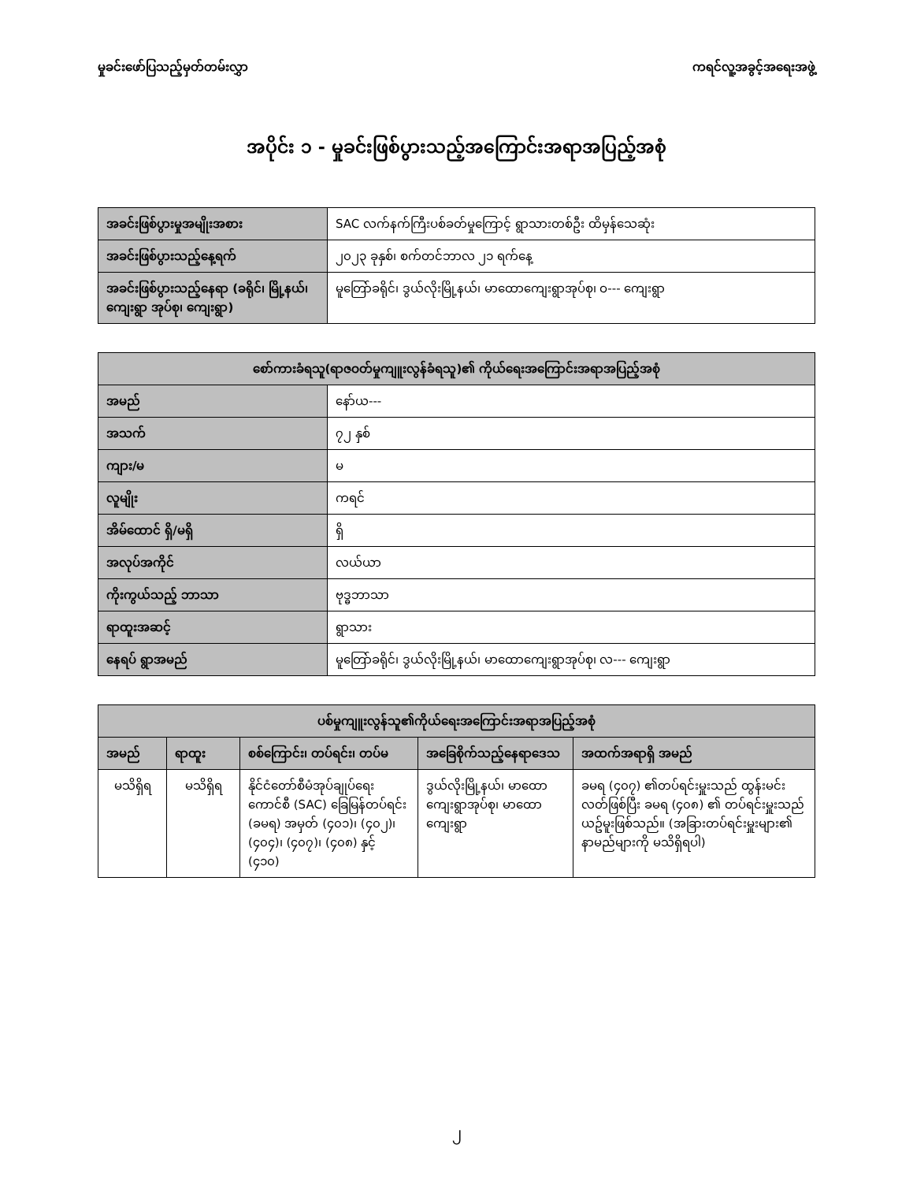မှုခင်းဖော်ပြသည့်မှတ်တမ်းလွှာ ကရင်လူ့အခွင့်အရေးအဖွဲ့
အပိုင်း ၁ - မှုခင်းဖြစ်ပွားသည့်အကြောင်းအရာအပြည့်အစုံ
| အခင်းဖြစ်ပွားမှုအမျိုးအစား | SAC လက်နက်ကြီးပစ်ခတ်မှုကြောင့် ရွာသားတစ်ဦး ထိမှန်သေဆုံး |
| အခင်းဖြစ်ပွားသည့်နေ့ရက် | ၂၀၂၃ ခုနှစ်၊ စက်တင်ဘာလ ၂၁ ရက်နေ့ |
| အခင်းဖြစ်ပွားသည့်နေရာ (ခရိုင်၊ မြို့နယ်၊ ကျေးရွာ အုပ်စု၊ ကျေးရွာ) | မူတြော်ခရိုင်၊ ဒွယ်လိုးမြို့နယ်၊ မာထောကျေးရွာအုပ်စု၊ ဝ--- ကျေးရွာ |
| စော်ကားခံရသူ(ရာဇဝတ်မှုကျူးလွန်ခံရသူ)၏ ကိုယ်ရေးအကြောင်းအရာအပြည့်အစုံ | |
| --- | --- |
| အမည် | နော်ယ--- |
| အသက် | ၇၂ နှစ် |
| ကျား/မ | မ |
| လူမျိုး | ကရင် |
| အိမ်ထောင် ရှိ/မရှိ | ရှိ |
| အလုပ်အကိုင် | လယ်ယာ |
| ကိုးကွယ်သည့် ဘာသာ | ဗုဒ္ဓဘာသာ |
| ရာထူးအဆင့် | ရွာသား |
| နေရပ် ရွာအမည် | မူတြော်ခရိုင်၊ ဒွယ်လိုးမြို့နယ်၊ မာထောကျေးရွာအုပ်စု၊ လ--- ကျေးရွာ |
| ပစ်မှုကျူးလွန်သူ၏ကိုယ်ရေးအကြောင်းအရာအပြည့်အစုံ | | | | |
| --- | --- | --- | --- | --- |
| အမည် | ရာထူး | စစ်ကြောင်း၊ တပ်ရင်း၊ တပ်မ | အခြေစိုက်သည့်နေရာဒေသ | အထက်အရာရှိ အမည် |
| မသိရှိရ | မသိရှိရ | နိုင်ငံတော်စီမံအုပ်ချုပ်ရေးကောင်စီ (SAC) ခြေမြန်တပ်ရင်း (ခမရ) အမှတ် (၄၀၁)၊ (၄၀၂)၊ (၄၀၄)၊ (၄၀၇)၊ (၄၀၈) နှင့် (၄၁၀) | ဒွယ်လိုးမြို့နယ်၊ မာထောကျေးရွာအုပ်စု၊ မာထောကျေးရွာ | ခမရ (၄၀၇) ၏တပ်ရင်းမှူးသည် ထွန်းမင်းလတ်ဖြစ်ပြီး ခမရ (၄၀၈) ၏ တပ်ရင်းမှူးသည် ယဥ်မူးဖြစ်သည်။ (အခြားတပ်ရင်းမှူးများ၏ နာမည်များကို မသိရှိရပါ) |
၂